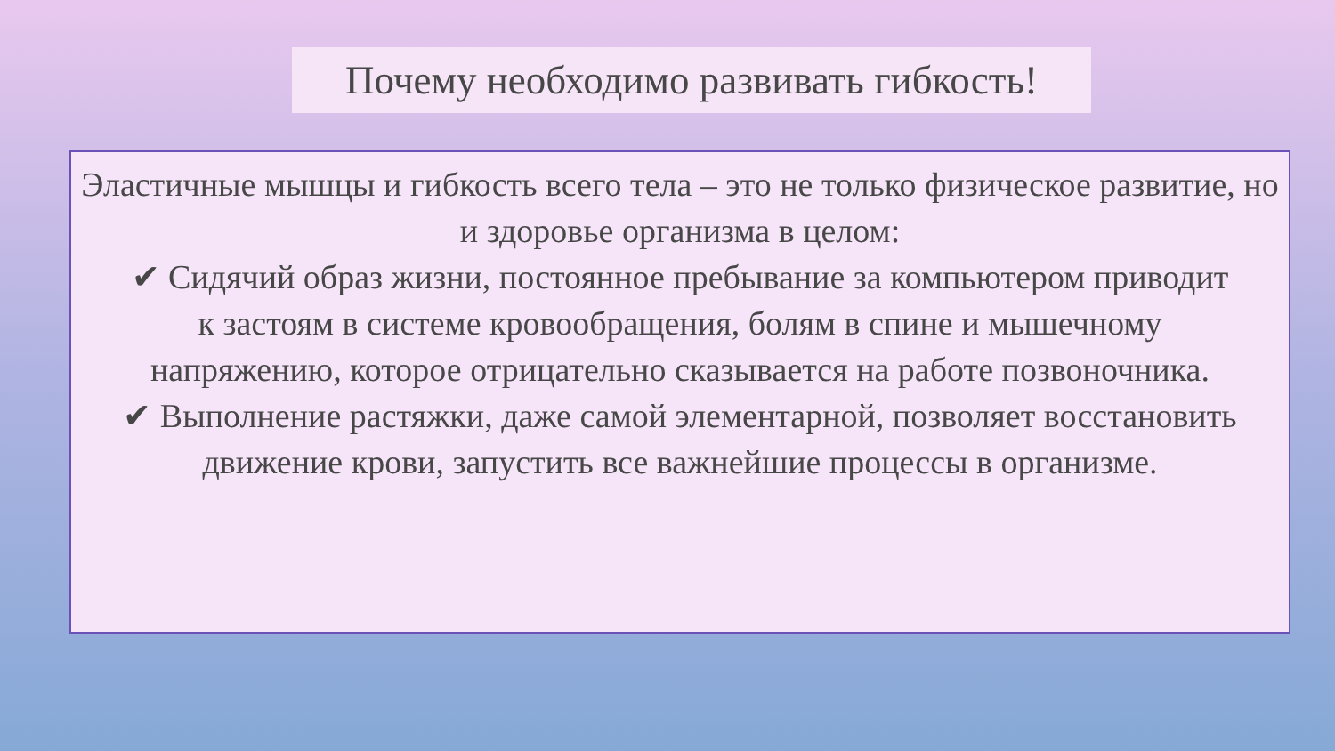Почему необходимо развивать гибкость!
Эластичные мышцы и гибкость всего тела – это не только физическое развитие, но и здоровье организма в целом:
✔ Сидячий образ жизни, постоянное пребывание за компьютером приводит к застоям в системе кровообращения, болям в спине и мышечному напряжению, которое отрицательно сказывается на работе позвоночника.
✔ Выполнение растяжки, даже самой элементарной, позволяет восстановить движение крови, запустить все важнейшие процессы в организме.